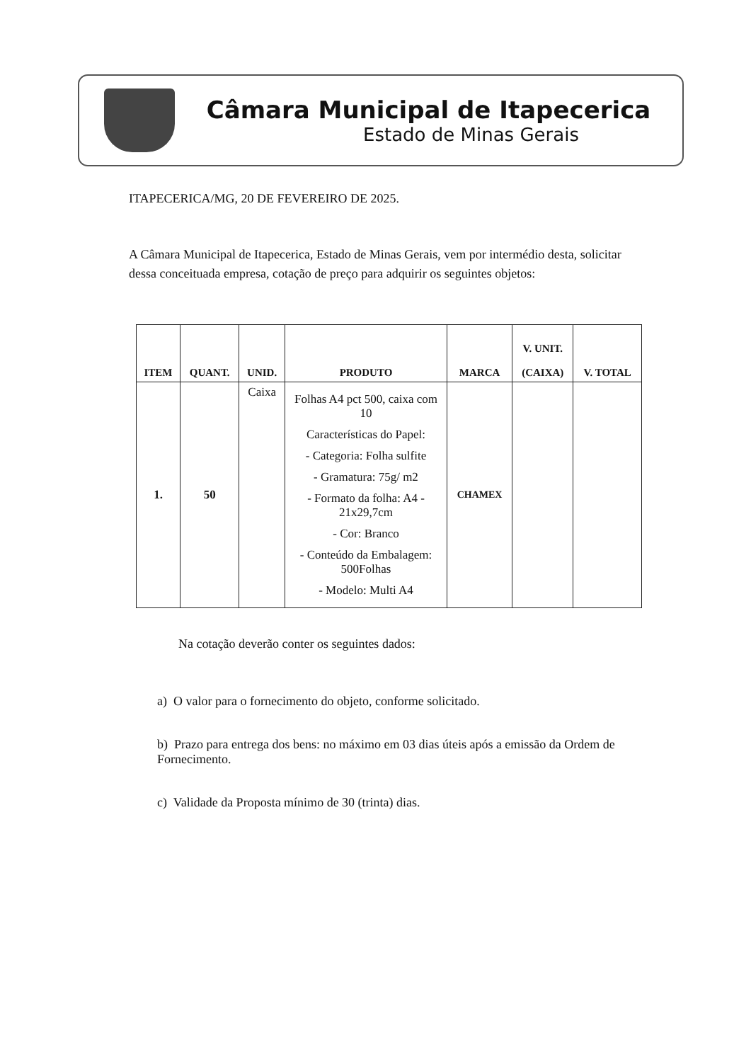Câmara Municipal de Itapecerica
Estado de Minas Gerais
ITAPECERICA/MG, 20 DE FEVEREIRO DE 2025.
A Câmara Municipal de Itapecerica, Estado de Minas Gerais, vem por intermédio desta, solicitar dessa conceituada empresa, cotação de preço para adquirir os seguintes objetos:
| ITEM | QUANT. | UNID. | PRODUTO | MARCA | V. UNIT. (CAIXA) | V. TOTAL |
| --- | --- | --- | --- | --- | --- | --- |
| 1. | 50 | Caixa | Folhas A4 pct 500, caixa com 10 Características do Papel: - Categoria: Folha sulfite - Gramatura: 75g/ m2 - Formato da folha: A4 - 21x29,7cm - Cor: Branco - Conteúdo da Embalagem: 500Folhas - Modelo: Multi A4 | CHAMEX | | |
Na cotação deverão conter os seguintes dados:
a) O valor para o fornecimento do objeto, conforme solicitado.
b) Prazo para entrega dos bens: no máximo em 03 dias úteis após a emissão da Ordem de Fornecimento.
c) Validade da Proposta mínimo de 30 (trinta) dias.